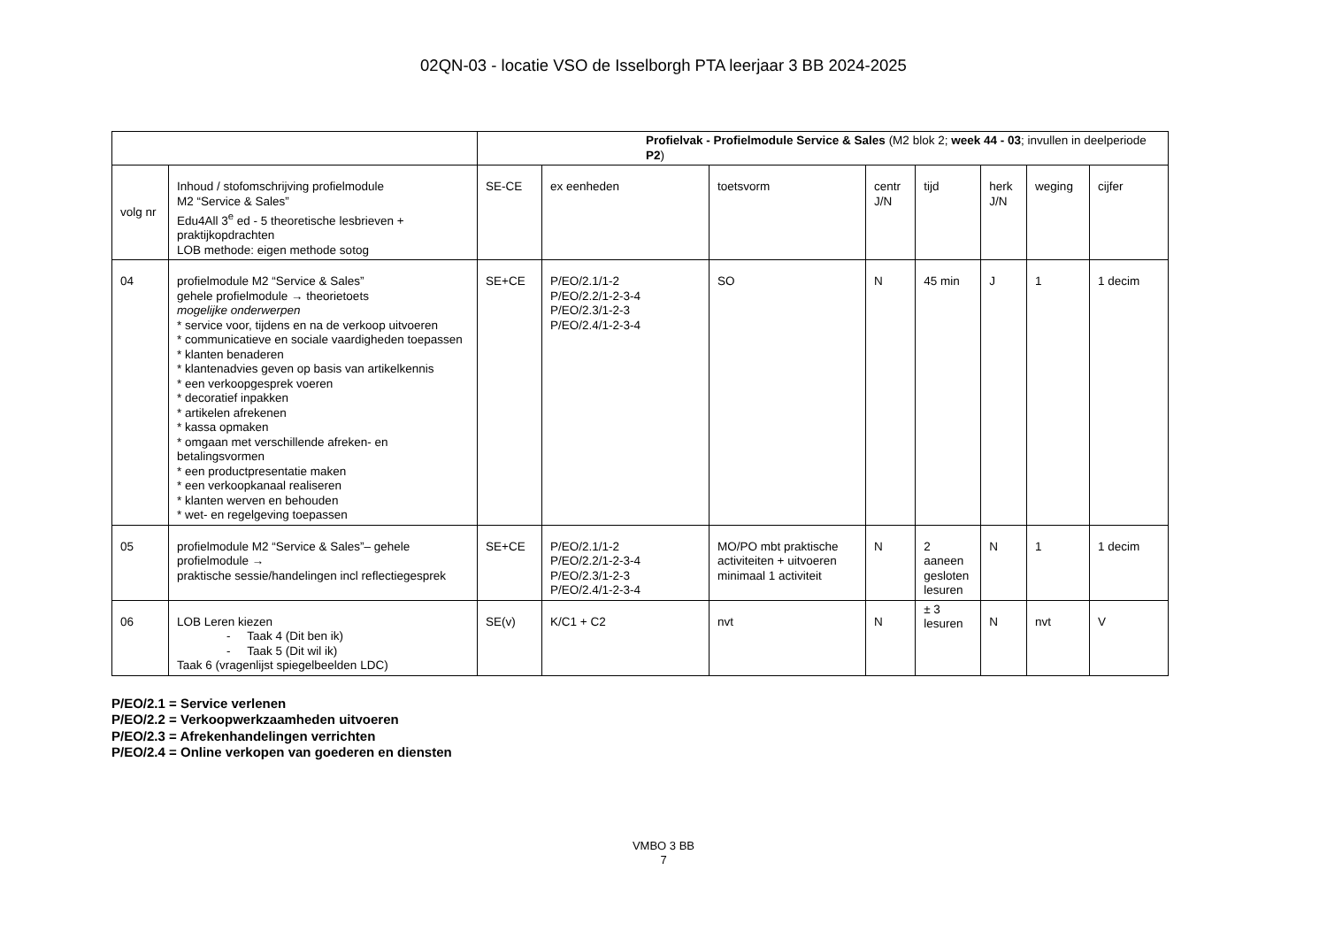02QN-03 - locatie VSO de Isselborgh PTA leerjaar 3 BB 2024-2025
| | | Profielvak - Profielmodule Service & Sales (M2 blok 2; week 44 - 03 ; invullen in deelperiode P2 ) | | | | | | | |
| volg nr | Inhoud / stofomschrijving profielmodule M2 “Service & Sales” Edu4All 3<sup>e</sup> ed - 5 theoretische lesbrieven + praktijkopdrachten LOB methode: eigen methode sotog | SE-CE | ex eenheden | toetsvorm | centr J/N | tijd | herk J/N | weging | cijfer |
| 04 | profielmodule M2 “Service & Sales” gehele profielmodule → theorietoets mogelijke onderwerpen * service voor, tijdens en na de verkoop uitvoeren * communicatieve en sociale vaardigheden toepassen * klanten benaderen * klantenadvies geven op basis van artikelkennis * een verkoopgesprek voeren * decoratief inpakken * artikelen afrekenen * kassa opmaken * omgaan met verschillende afreken- en betalingsvormen * een productpresentatie maken * een verkoopkanaal realiseren * klanten werven en behouden * wet- en regelgeving toepassen | SE+CE | P/EO/2.1/1-2 P/EO/2.2/1-2-3-4 P/EO/2.3/1-2-3 P/EO/2.4/1-2-3-4 | SO | N | 45 min | J | 1 | 1 decim |
| 05 | profielmodule M2 “Service & Sales”– gehele profielmodule → praktische sessie/handelingen incl reflectiegesprek | SE+CE | P/EO/2.1/1-2 P/EO/2.2/1-2-3-4 P/EO/2.3/1-2-3 P/EO/2.4/1-2-3-4 | MO/PO mbt praktische activiteiten + uitvoeren minimaal 1 activiteit | N | 2 aaneen gesloten lesuren | N | 1 | 1 decim |
| 06 | LOB Leren kiezen - Taak 4 (Dit ben ik) - Taak 5 (Dit wil ik) Taak 6 (vragenlijst spiegelbeelden LDC) | SE(v) | K/C1 + C2 | nvt | N | ± 3 lesuren | N | nvt | V |
P/EO/2.1 = Service verlenen
P/EO/2.2 = Verkoopwerkzaamheden uitvoeren
P/EO/2.3 = Afrekenhandelingen verrichten
P/EO/2.4 = Online verkopen van goederen en diensten
VMBO 3 BB
7